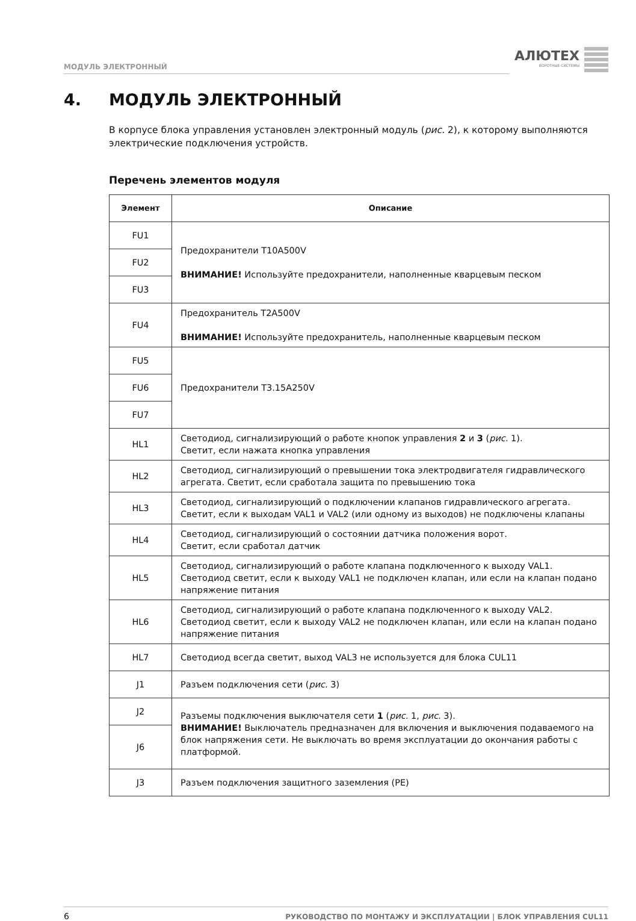МОДУЛЬ ЭЛЕКТРОННЫЙ
АЛЮТЕХ
ВОРОТНЫЕ СИСТЕМЫ
4. МОДУЛЬ ЭЛЕКТРОННЫЙ
В корпусе блока управления установлен электронный модуль (рис. 2), к которому выполняются электрические подключения устройств.
Перечень элементов модуля
| Элемент | Описание |
| --- | --- |
| FU1 | Предохранители T10A500V ВНИМАНИЕ! Используйте предохранители, наполненные кварцевым песком |
| FU2 | |
| FU3 | |
| FU4 | Предохранитель T2A500V ВНИМАНИЕ! Используйте предохранитель, наполненные кварцевым песком |
| FU5 | Предохранители T3.15A250V |
| FU6 | |
| FU7 | |
| HL1 | Светодиод, сигнализирующий о работе кнопок управления 2 и 3 ( рис. 1). Светит, если нажата кнопка управления |
| HL2 | Светодиод, сигнализирующий о превышении тока электродвигателя гидравлического агрегата. Светит, если сработала защита по превышению тока |
| HL3 | Светодиод, сигнализирующий о подключении клапанов гидравлического агрегата. Светит, если к выходам VAL1 и VAL2 (или одному из выходов) не подключены клапаны |
| HL4 | Светодиод, сигнализирующий о состоянии датчика положения ворот. Светит, если сработал датчик |
| HL5 | Светодиод, сигнализирующий о работе клапана подключенного к выходу VAL1. Светодиод светит, если к выходу VAL1 не подключен клапан, или если на клапан подано напряжение питания |
| HL6 | Светодиод, сигнализирующий о работе клапана подключенного к выходу VAL2. Светодиод светит, если к выходу VAL2 не подключен клапан, или если на клапан подано напряжение питания |
| HL7 | Светодиод всегда светит, выход VAL3 не используется для блока CUL11 |
| J1 | Разъем подключения сети ( рис. 3) |
| J2 | Разъемы подключения выключателя сети 1 ( рис. 1, рис. 3). ВНИМАНИЕ! Выключатель предназначен для включения и выключения подаваемого на блок напряжения сети. Не выключать во время эксплуатации до окончания работы с платформой. |
| J6 | |
| J3 | Разъем подключения защитного заземления (PE) |
6
РУКОВОДСТВО ПО МОНТАЖУ И ЭКСПЛУАТАЦИИ | БЛОК УПРАВЛЕНИЯ CUL11